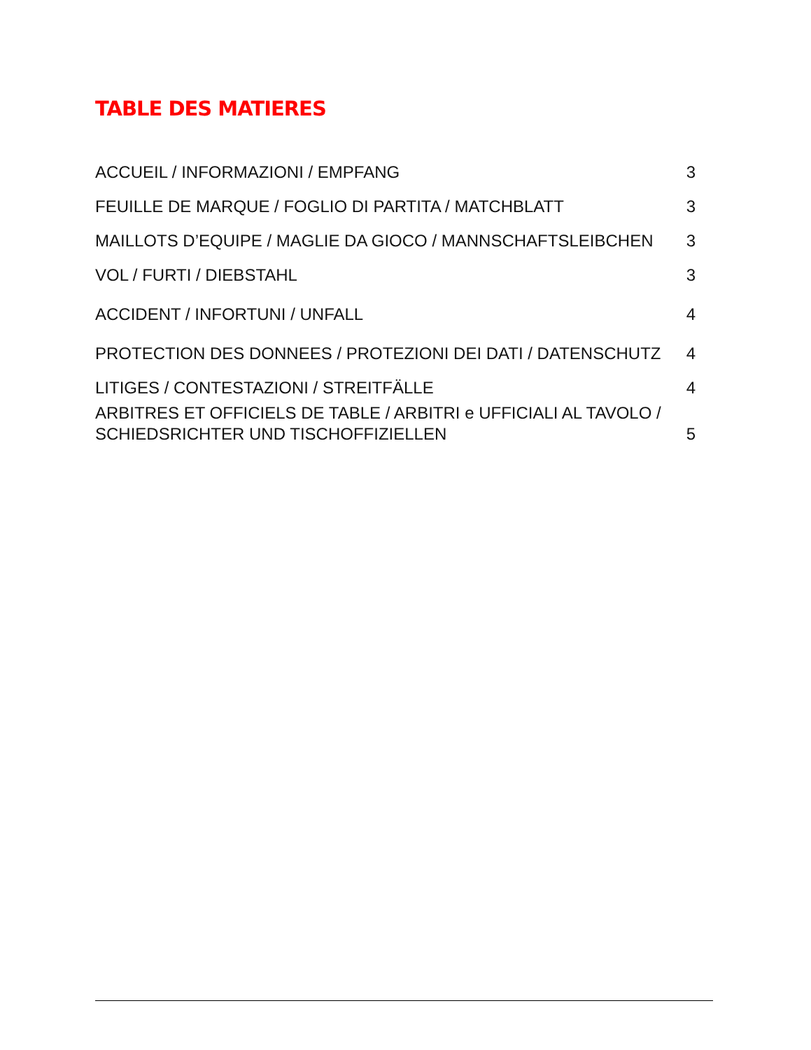TABLE DES MATIERES
ACCUEIL / INFORMAZIONI / EMPFANG 3
FEUILLE DE MARQUE / FOGLIO DI PARTITA / MATCHBLATT 3
MAILLOTS D’EQUIPE / MAGLIE DA GIOCO / MANNSCHAFTSLEIBCHEN 3
VOL / FURTI / DIEBSTAHL 3
ACCIDENT / INFORTUNI / UNFALL 4
PROTECTION DES DONNEES / PROTEZIONI DEI DATI / DATENSCHUTZ 4
LITIGES / CONTESTAZIONI / STREITFÄLLE 4
ARBITRES ET OFFICIELS DE TABLE / ARBITRI e UFFICIALI AL TAVOLO /
SCHIEDSRICHTER UND TISCHOFFIZIELLEN 5